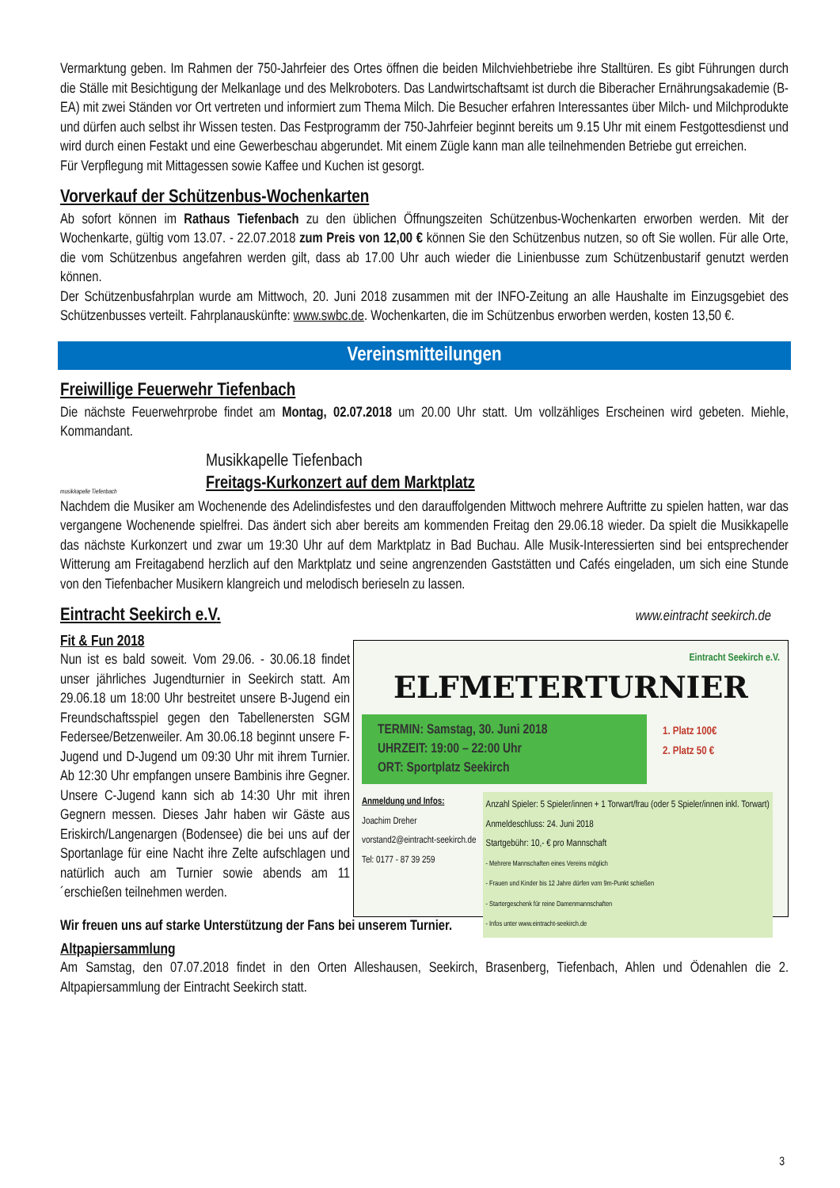Vermarktung geben. Im Rahmen der 750-Jahrfeier des Ortes öffnen die beiden Milchviehbetriebe ihre Stalltüren. Es gibt Führungen durch die Ställe mit Besichtigung der Melkanlage und des Melkroboters. Das Landwirtschaftsamt ist durch die Biberacher Ernährungsakademie (B-EA) mit zwei Ständen vor Ort vertreten und informiert zum Thema Milch. Die Besucher erfahren Interessantes über Milch- und Milchprodukte und dürfen auch selbst ihr Wissen testen. Das Festprogramm der 750-Jahrfeier beginnt bereits um 9.15 Uhr mit einem Festgottesdienst und wird durch einen Festakt und eine Gewerbeschau abgerundet. Mit einem Zügle kann man alle teilnehmenden Betriebe gut erreichen.
Für Verpflegung mit Mittagessen sowie Kaffee und Kuchen ist gesorgt.
Vorverkauf der Schützenbus-Wochenkarten
Ab sofort können im Rathaus Tiefenbach zu den üblichen Öffnungszeiten Schützenbus-Wochenkarten erworben werden. Mit der Wochenkarte, gültig vom 13.07. - 22.07.2018 zum Preis von 12,00 € können Sie den Schützenbus nutzen, so oft Sie wollen. Für alle Orte, die vom Schützenbus angefahren werden gilt, dass ab 17.00 Uhr auch wieder die Linienbusse zum Schützenbustarif genutzt werden können.
Der Schützenbusfahrplan wurde am Mittwoch, 20. Juni 2018 zusammen mit der INFO-Zeitung an alle Haushalte im Einzugsgebiet des Schützenbusses verteilt. Fahrplanauskünfte: www.swbc.de. Wochenkarten, die im Schützenbus erworben werden, kosten 13,50 €.
Vereinsmitteilungen
Freiwillige Feuerwehr Tiefenbach
Die nächste Feuerwehrprobe findet am Montag, 02.07.2018 um 20.00 Uhr statt. Um vollzähliges Erscheinen wird gebeten. Miehle, Kommandant.
musikkapelle Tiefenbach
Musikkapelle Tiefenbach
Freitags-Kurkonzert auf dem Marktplatz
Nachdem die Musiker am Wochenende des Adelindisfestes und den darauffolgenden Mittwoch mehrere Auftritte zu spielen hatten, war das vergangene Wochenende spielfrei. Das ändert sich aber bereits am kommenden Freitag den 29.06.18 wieder. Da spielt die Musikkapelle das nächste Kurkonzert und zwar um 19:30 Uhr auf dem Marktplatz in Bad Buchau. Alle Musik-Interessierten sind bei entsprechender Witterung am Freitagabend herzlich auf den Marktplatz und seine angrenzenden Gaststätten und Cafés eingeladen, um sich eine Stunde von den Tiefenbacher Musikern klangreich und melodisch berieseln zu lassen.
Eintracht Seekirch e.V.
www.eintracht seekirch.de
Fit & Fun 2018
Nun ist es bald soweit. Vom 29.06. - 30.06.18 findet unser jährliches Jugendturnier in Seekirch statt. Am 29.06.18 um 18:00 Uhr bestreitet unsere B-Jugend ein Freundschaftsspiel gegen den Tabellenersten SGM Federsee/Betzenweiler. Am 30.06.18 beginnt unsere F-Jugend und D-Jugend um 09:30 Uhr mit ihrem Turnier. Ab 12:30 Uhr empfangen unsere Bambinis ihre Gegner. Unsere C-Jugend kann sich ab 14:30 Uhr mit ihren Gegnern messen. Dieses Jahr haben wir Gäste aus Eriskirch/Langenargen (Bodensee) die bei uns auf der Sportanlage für eine Nacht ihre Zelte aufschlagen und natürlich auch am Turnier sowie abends am 11´erschießen teilnehmen werden.
Eintracht Seekirch e.V.
ELFMETERTURNIER
TERMIN: Samstag, 30. Juni 2018
UHRZEIT: 19:00 – 22:00 Uhr
ORT: Sportplatz Seekirch
1. Platz 100€
2. Platz 50 €
Anmeldung und Infos:
Joachim Dreher
vorstand2@eintracht-seekirch.de
Tel: 0177 - 87 39 259
Anzahl Spieler: 5 Spieler/innen + 1 Torwart/frau (oder 5 Spieler/innen inkl. Torwart)
Anmeldeschluss: 24. Juni 2018
Startgebühr: 10,- € pro Mannschaft
- Mehrere Mannschaften eines Vereins möglich
- Frauen und Kinder bis 12 Jahre dürfen vom 9m-Punkt schießen
- Startergeschenk für reine Damenmannschaften
- Infos unter www.eintracht-seekirch.de
Wir freuen uns auf starke Unterstützung der Fans bei unserem Turnier.
Altpapiersammlung
Am Samstag, den 07.07.2018 findet in den Orten Alleshausen, Seekirch, Brasenberg, Tiefenbach, Ahlen und Ödenahlen die 2. Altpapiersammlung der Eintracht Seekirch statt.
3